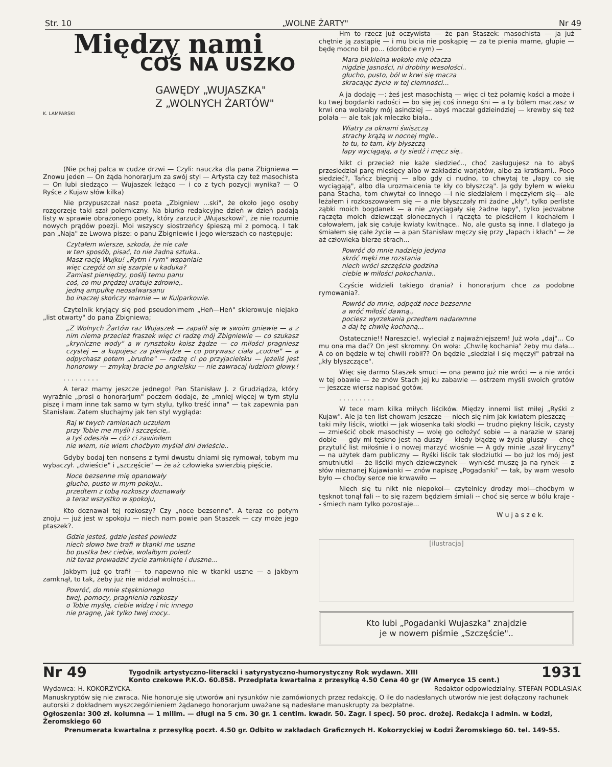Str. 10 „WOLNE ŻARTY" Nr 49
Między nami
COŚ NA USZKO
GAWĘDY „WUJASZKA"
Z „WOLNYCH ŻARTÓW"
K. LAMPARSKI
(Nie pchaj palca w cudze drzwi — Czyli: nauczka dla pana Zbigniewa — Znowu jeden — On żąda honorarjum za swój styl — Artysta czy też masochista — On lubi siedząco — Wujaszek leżąco — i co z tych pozycji wynika? — O Ryśce z Kujaw słów kilka)
Nie przypuszczał nasz poeta „Zbigniew ...ski", że około jego osoby rozgorzeje taki szał polemiczny. Na biurko redakcyjne dzień w dzień padają listy w sprawie obrażonego poety, który zarzucił „Wujaszkowi", że nie rozumie nowych prądów poezji. Moi wszyscy siostrzeńcy śpieszą mi z pomocą. I tak pan „Naja" ze Lwowa pisze: o panu Zbigniewie i jego wierszach co następuje:
Czytałem wiersze, szkoda, że nie całe
w ten sposób, pisać, to nie żadna sztuka..
Masz rację Wujku! „Rytm i rym" wspaniale
więc czegóż on się szarpie u kaduka?
Zamiast pieniędzy, poślij temu panu
coś, co mu prędzej uratuje zdrowie,.
jedną ampułkę neosalwarsanu
bo inaczej skończy marnie — w Kulparkowie.
Czytelnik kryjący się pod pseudonimem „Heń—Heń" skierowuje niejako „list otwarty" do pana Zbigniewa;
„Z Wolnych Żartów raz Wujaszek — zapalił się w swoim gniewie — a z nim niema przecież fraszek więc ci radzę mój Zbigniewie — co szukasz „kryniczne wody" a w rynsztoku koisz żądze — co miłości pragniesz czystej — a kupujesz za pieniądze — co porywasz ciała „cudne" — a odpychasz potem „brudne" — radzę ci po przyjacielsku — jeżeliś jest honorowy — zmykaj bracie po angielsku — nie zawracaj ludziom głowy.!
. . . . . . . . .
A teraz mamy jeszcze jednego! Pan Stanisław J. z Grudziądza, który wyraźnie „prosi o honorarjum" poczem dodaje, że „mniej więcej w tym stylu piszę i mam inne tak samo w tym stylu, tylko treść inna" — tak zapewnia pan Stanisław. Zatem słuchajmy jak ten styl wygląda:
Raj w twych ramionach uczułem
przy Tobie me myśli i szczęście,.
a tyś odeszła — cóż ci zawiniłem
nie wiem, nie wiem choćbym myślał dni dwieście..
Gdyby bodaj ten nonsens z tymi dwustu dniami się rymował, tobym mu wybaczył. „dwieście" i „szczęście" — że aż człowieka swierzbią pięście.
Noce bezsenne mię opanowały
głucho, pusto w mym pokoju..
przedtem z tobą rozkoszy doznawały
a teraz wszystko w spokoju,
Kto doznawał tej rozkoszy? Czy „noce bezsenne". A teraz co potym znoju — już jest w spokoju — niech nam powie pan Staszek — czy może jego ptaszek?.
Gdzie jesteś, gdzie jesteś powiedz
niech słowo twe trafi w tkanki me uszne
bo pustka bez ciebie, wolałbym poledz
niż teraz prowadzić życie zamknięte i duszne...
Jakbym już go trafił — to napewno nie w tkanki uszne — a jakbym zamknął, to tak, żeby już nie widział wolności...
Powróć, do mnie stęsknionego
twej, pomocy, pragnienia rozkoszy
o Tobie myślę, ciebie widzę i nic innego
nie pragnę, jak tylko twej mocy..
Hm to rzecz już oczywista — że pan Staszek: masochista — ja już chętnie ją zastąpię — i mu bicia nie poskąpię — za te pienia marne, głupie — będę mocno bił po... (doróbcie rym) —
Mara piekielna wokoło mię otacza
nigdzie jasności, ni drobiny wesołości..
głucho, pusto, ból w krwi się macza
skracając życie w tej ciemności...
A ja dodaję —: żeś jest masochistą — więc ci też połamię kości a może i ku twej bogdanki radości — bo się jej coś innego śni — a ty bólem maczasz w krwi ona wolałaby mój asindziej — abyś maczał gdzieindziej — krewby się też polała — ale tak jak mleczko biała..
Wiatry za oknami świszczą
strachy krążą w nocnej mgle..
to tu, to tam, kły błyszczą
łapy wyciągają, a ty siedź i męcz się..
Nikt ci przecież nie każe siedzieć.., choć zasługujesz na to abyś przesiedział parę miesięcy albo w zakładzie warjatów, albo za kratkami.. Poco siedzieć?, Tańcz biegnij — albo gdy ci nudno, to chwytaj te „łapy co się wyciągają", albo dla urozmaicenia te kły co błyszczą". Ja gdy byłem w wieku pana Stacha, tom chwytał co innego —i nie siedziałem i męczyłem się— ale leżałem i rozkoszowałem się — a nie błyszczały mi żadne „kły", tylko perliste ząbki moich bogdanek — a nie „wyciągały się żadne łapy", tylko jedwabne rączęta moich dziewcząt słonecznych i rączęta te pieściłem i kochałem i całowałem, jak się całuje kwiaty kwitnące.. No, ale gusta są inne. I dlatego ja śmiałem się całe życie — a pan Stanisław męczy się przy „łapach i kłach" — że aż człowieka bierze strach...
Powróć do mnie nadziejo jedyna
skróć męki me rozstania
niech wróci szczęścia godzina
ciebie w miłości pokochania..
Czyście widzieli takiego drania? i honorarjum chce za podobne rymowania?.
Powróć do mnie, odpędź noce bezsenne
a wróć miłość dawną.,
pociesz wyrzekania przedtem nadaremne
a daj tę chwilę kochaną...
Ostatecznie!! Nareszcie!. wyleciał z najważniejszem! Już woła „daj"... Co mu ona ma dać? On jest skromny. On woła: „Chwilę kochania" żeby mu dała... A co on będzie w tej chwili robił?? On będzie „siedział i się męczył" patrzał na „kły błyszczące".
Więc się darmo Staszek smuci — ona pewno już nie wróci — a nie wróci w tej obawie — że znów Stach jej ku zabawie — ostrzem myśli swoich grotów — jeszcze wiersz napisać gotów.
. . . . . . . . .
W tece mam kilka miłych liścików. Między innemi list miłej „Ryśki z Kujaw". Ale ja ten list chowam jeszcze — niech się nim jak kwiatem pieszczę — taki miły liścik, wiotki — jak wiosenka taki słodki — trudno piękny liścik, czysty — zmieścić obok masochisty — wolę go odłożyć sobie — a narazie w szarej dobie — gdy mi tęskno jest na duszy — kiedy błądzę w życia głuszy — chcę przytulić list miłośnie i o nowej marzyć wiośnie — A gdy minie „szał liryczny" — na użytek dam publiczny — Ryśki liścik tak słodziutki — bo już los mój jest smutniutki — że liściki mych dziewczynek — wynieść muszę ja na rynek — z słów nieznanej Kujawianki — znów napiszę „Pogadanki" — tak, by wam wesoło było — choćby serce nie krwawiło —
Niech się tu nikt nie niepokoi— czytelnicy drodzy moi—choćbym w tęsknot tonął fali -- to się razem będziem śmiali -- choć się serce w bólu kraje -- śmiech nam tylko pozostaje...
W u j a s z e k.
[ilustracja]
Kto lubi „Pogadanki Wujaszka" znajdzie
je w nowem piśmie „Szczęście"..
Nr 49 Tygodnik artystyczno-literacki i satyrystyczno-humorystyczny Rok wydawn. XIII
Konto czekowe P.K.O. 60.858. Przedpłata kwartalna z przesyłką 4.50 Cena 40 gr (W Ameryce 15 cent.) 1931
Wydawca: H. KOKORZYCKA. Redaktor odpowiedzialny. STEFAN PODLASIAK
Manuskryptów się nie zwraca. Nie honoruje się utworów ani rysunków nie zamówionych przez redakcję. O ile do nadesłanych utworów nie jest dołączony rachunek autorski z dokładnem wyszczególnieniem żądanego honorarjum uważane są nadesłane manuskrupty za bezpłatne.
Ogłoszenia: 300 zł. kolumna — 1 milim. — długi na 5 cm. 30 gr. 1 centim. kwadr. 50. Zagr. i specj. 50 proc. drożej. Redakcja i admin. w Łodzi, Żeromskiego 60
Prenumerata kwartalna z przesyłką poczt. 4.50 gr. Odbito w zakładach Graficznych H. Kokorzyckiej w Łodzi Żeromskiego 60. tel. 149-55.